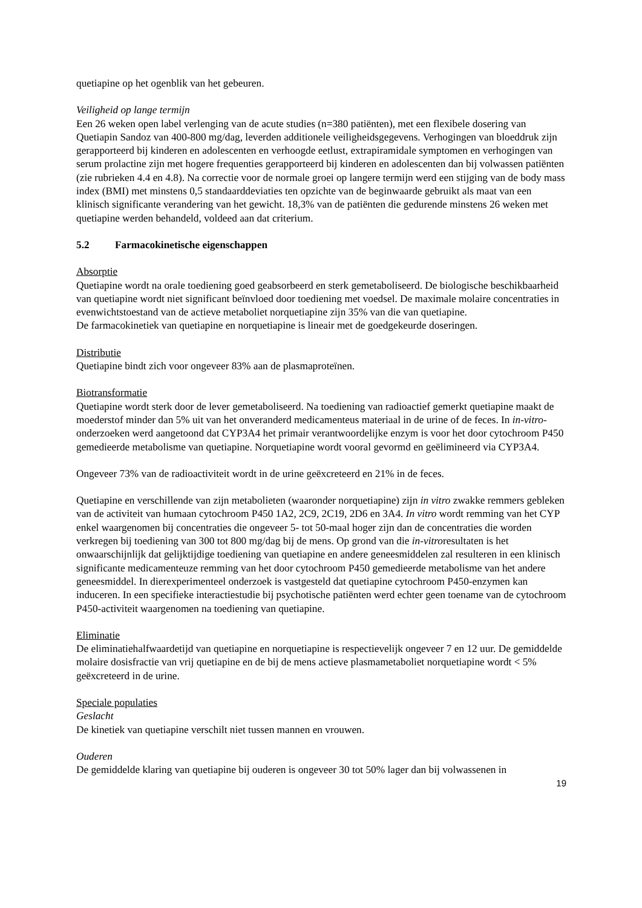quetiapine op het ogenblik van het gebeuren.
Veiligheid op lange termijn
Een 26 weken open label verlenging van de acute studies (n=380 patiënten), met een flexibele dosering van Quetiapin Sandoz van 400-800 mg/dag, leverden additionele veiligheidsgegevens. Verhogingen van bloeddruk zijn gerapporteerd bij kinderen en adolescenten en verhoogde eetlust, extrapiramidale symptomen en verhogingen van serum prolactine zijn met hogere frequenties gerapporteerd bij kinderen en adolescenten dan bij volwassen patiënten (zie rubrieken 4.4 en 4.8). Na correctie voor de normale groei op langere termijn werd een stijging van de body mass index (BMI) met minstens 0,5 standaarddeviaties ten opzichte van de beginwaarde gebruikt als maat van een klinisch significante verandering van het gewicht. 18,3% van de patiënten die gedurende minstens 26 weken met quetiapine werden behandeld, voldeed aan dat criterium.
5.2 Farmacokinetische eigenschappen
Absorptie
Quetiapine wordt na orale toediening goed geabsorbeerd en sterk gemetaboliseerd. De biologische beschikbaarheid van quetiapine wordt niet significant beïnvloed door toediening met voedsel. De maximale molaire concentraties in evenwichtstoestand van de actieve metaboliet norquetiapine zijn 35% van die van quetiapine.
De farmacokinetiek van quetiapine en norquetiapine is lineair met de goedgekeurde doseringen.
Distributie
Quetiapine bindt zich voor ongeveer 83% aan de plasmaproteïnen.
Biotransformatie
Quetiapine wordt sterk door de lever gemetaboliseerd. Na toediening van radioactief gemerkt quetiapine maakt de moederstof minder dan 5% uit van het onveranderd medicamenteus materiaal in de urine of de feces. In in-vitro-onderzoeken werd aangetoond dat CYP3A4 het primair verantwoordelijke enzym is voor het door cytochroom P450 gemedieerde metabolisme van quetiapine. Norquetiapine wordt vooral gevormd en geëlimineerd via CYP3A4.
Ongeveer 73% van de radioactiviteit wordt in de urine geëxcreteerd en 21% in de feces.
Quetiapine en verschillende van zijn metabolieten (waaronder norquetiapine) zijn in vitro zwakke remmers gebleken van de activiteit van humaan cytochroom P450 1A2, 2C9, 2C19, 2D6 en 3A4. In vitro wordt remming van het CYP enkel waargenomen bij concentraties die ongeveer 5- tot 50-maal hoger zijn dan de concentraties die worden verkregen bij toediening van 300 tot 800 mg/dag bij de mens. Op grond van die in-vitroresultaten is het onwaarschijnlijk dat gelijktijdige toediening van quetiapine en andere geneesmiddelen zal resulteren in een klinisch significante medicamenteuze remming van het door cytochroom P450 gemedieerde metabolisme van het andere geneesmiddel. In dierexperimenteel onderzoek is vastgesteld dat quetiapine cytochroom P450-enzymen kan induceren. In een specifieke interactiestudie bij psychotische patiënten werd echter geen toename van de cytochroom P450-activiteit waargenomen na toediening van quetiapine.
Eliminatie
De eliminatiehalfwaardetijd van quetiapine en norquetiapine is respectievelijk ongeveer 7 en 12 uur. De gemiddelde molaire dosisfractie van vrij quetiapine en de bij de mens actieve plasmametaboliet norquetiapine wordt < 5% geëxcreteerd in de urine.
Speciale populaties
Geslacht
De kinetiek van quetiapine verschilt niet tussen mannen en vrouwen.
Ouderen
De gemiddelde klaring van quetiapine bij ouderen is ongeveer 30 tot 50% lager dan bij volwassenen in
19